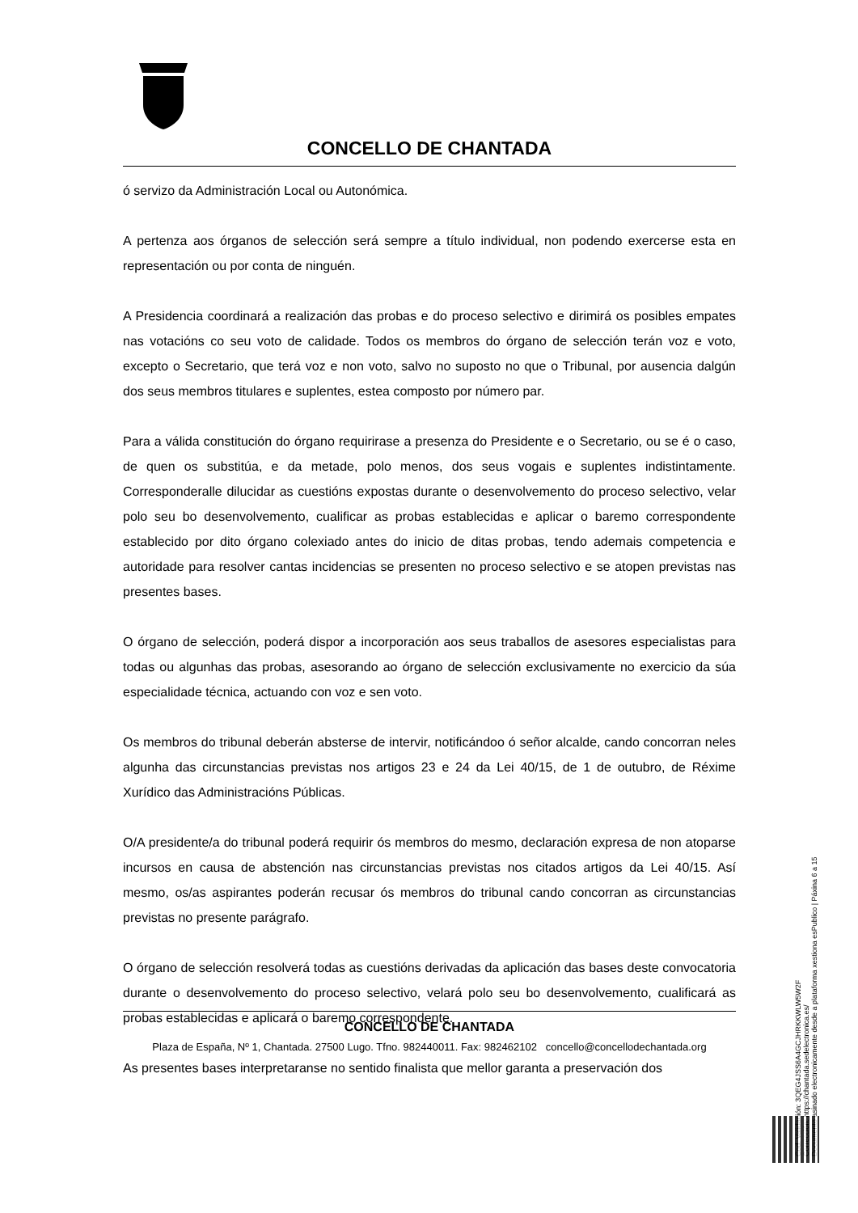CONCELLO DE CHANTADA
ó servizo da Administración Local ou Autonómica.
A pertenza aos órganos de selección será sempre a título individual, non podendo exercerse esta en representación ou por conta de ninguén.
A Presidencia coordinará a realización das probas e do proceso selectivo e dirimirá os posibles empates nas votacións co seu voto de calidade. Todos os membros do órgano de selección terán voz e voto, excepto o Secretario, que terá voz e non voto, salvo no suposto no que o Tribunal, por ausencia dalgún dos seus membros titulares e suplentes, estea composto por número par.
Para a válida constitución do órgano requirirase a presenza do Presidente e o Secretario, ou se é o caso, de quen os substitúa, e da metade, polo menos, dos seus vogais e suplentes indistintamente. Corresponderalle dilucidar as cuestións expostas durante o desenvolvemento do proceso selectivo, velar polo seu bo desenvolvemento, cualificar as probas establecidas e aplicar o baremo correspondente establecido por dito órgano colexiado antes do inicio de ditas probas, tendo ademais competencia e autoridade para resolver cantas incidencias se presenten no proceso selectivo e se atopen previstas nas presentes bases.
O órgano de selección, poderá dispor a incorporación aos seus traballos de asesores especialistas para todas ou algunhas das probas, asesorando ao órgano de selección exclusivamente no exercicio da súa especialidade técnica, actuando con voz e sen voto.
Os membros do tribunal deberán absterse de intervir, notificándoo ó señor alcalde, cando concorran neles algunha das circunstancias previstas nos artigos 23 e 24 da Lei 40/15, de 1 de outubro, de Réxime Xurídico das Administracións Públicas.
O/A presidente/a do tribunal poderá requirir ós membros do mesmo, declaración expresa de non atoparse incursos en causa de abstención nas circunstancias previstas nos citados artigos da Lei 40/15. Así mesmo, os/as aspirantes poderán recusar ós membros do tribunal cando concorran as circunstancias previstas no presente parágrafo.
O órgano de selección resolverá todas as cuestións derivadas da aplicación das bases deste convocatoria durante o desenvolvemento do proceso selectivo, velará polo seu bo desenvolvemento, cualificará as probas establecidas e aplicará o baremo correspondente.
As presentes bases interpretaranse no sentido finalista que mellor garanta a preservación dos
CONCELLO DE CHANTADA
Plaza de España, Nº 1, Chantada. 27500 Lugo. Tfno. 982440011. Fax: 982462102 concello@concellodechantada.org
Cod. Validación: 3QEG4JSS6A4GCJHRKKWLW5W2F
Corrección: https://chantada.sedelectronica.es/
Documento asinado electronicamente desde a plataforma xestiona esPublico | Páxina 6 a 15